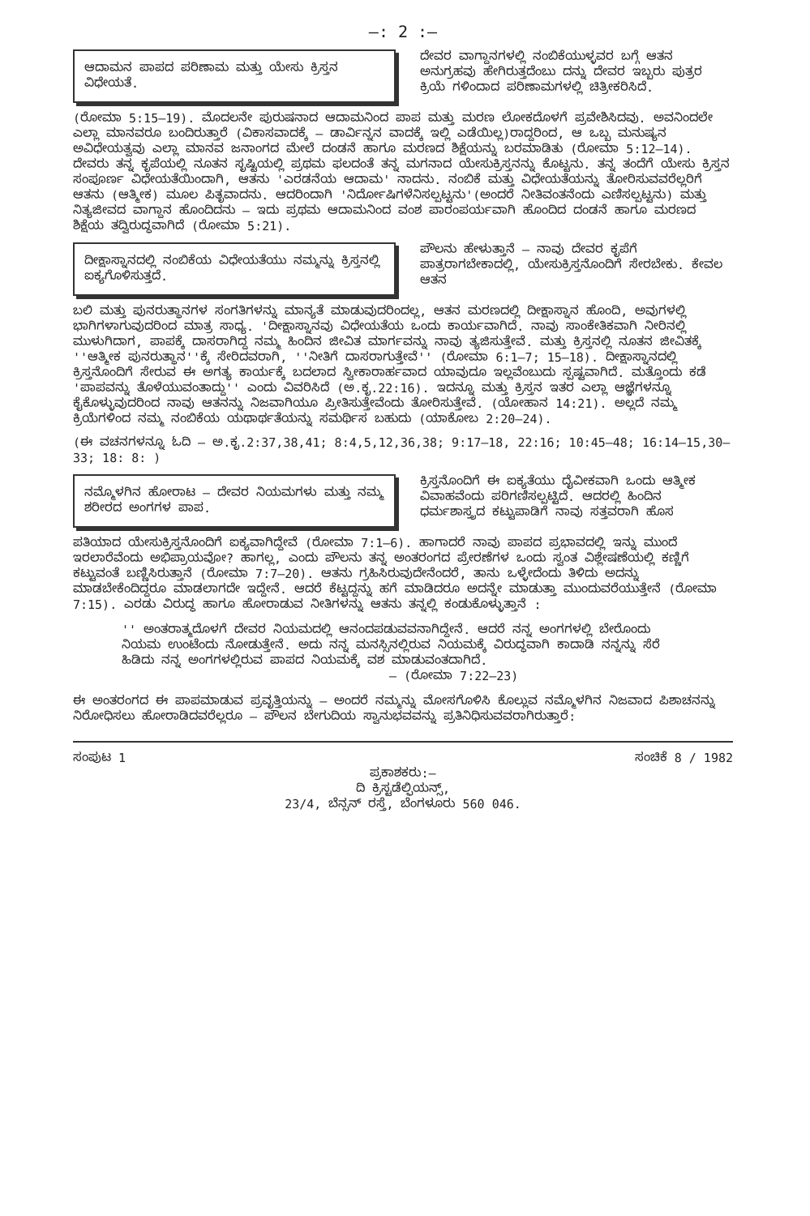—: 2 :—
ಆದಾಮನ ಪಾಪದ ಪರಿಣಾಮ ಮತ್ತು ಯೇಸು ಕ್ರಿಸ್ತನ ವಿಧೇಯತೆ.
ದೇವರ ವಾಗ್ದಾನಗಳಲ್ಲಿ ನಂಬಿಕೆಯುಳ್ಳವರ ಬಗ್ಗೆ ಆತನ ಅನುಗ್ರಹವು ಹೇಗಿರುತ್ತದೆಂಬು ದನ್ನು ದೇವರ ಇಬ್ಬರು ಪುತ್ರರ ಕ್ರಿಯೆ ಗಳಿಂದಾದ ಪರಿಣಾಮಗಳಲ್ಲಿ ಚಿತ್ರೀಕರಿಸಿದೆ.
(ರೋಮಾ 5:15—19). ಮೊದಲನೇ ಪುರುಷನಾದ ಆದಾಮನಿಂದ ಪಾಪ ಮತ್ತು ಮರಣ ಲೋಕದೊಳಗೆ ಪ್ರವೇಶಿಸಿದವು. ಅವನಿಂದಲೇ ಎಲ್ಲಾ ಮಾನವರೂ ಬಂದಿರುತ್ತಾರೆ (ವಿಕಾಸವಾದಕ್ಕೆ — ಡಾರ್ವಿನ್ನನ ವಾದಕ್ಕೆ ಇಲ್ಲಿ ಎಡೆಯಿಲ್ಲ)ರಾದ್ದರಿಂದ, ಆ ಒಬ್ಬ ಮನುಷ್ಯನ ಅವಿಧೇಯತ್ವವು ಎಲ್ಲಾ ಮಾನವ ಜನಾಂಗದ ಮೇಲೆ ದಂಡನೆ ಹಾಗೂ ಮರಣದ ಶಿಕ್ಷೆಯನ್ನು ಬರಮಾಡಿತು (ರೋಮಾ 5:12—14). ದೇವರು ತನ್ನ ಕೃಪೆಯಲ್ಲಿ ನೂತನ ಸೃಷ್ಟಿಯಲ್ಲಿ ಪ್ರಥಮ ಫಲದಂತೆ ತನ್ನ ಮಗನಾದ ಯೇಸುಕ್ರಿಸ್ತನನ್ನು ಕೊಟ್ಟನು. ತನ್ನ ತಂದೆಗೆ ಯೇಸು ಕ್ರಿಸ್ತನ ಸಂಪೂರ್ಣ ವಿಧೇಯತೆಯಿಂದಾಗಿ, ಆತನು 'ಎರಡನೆಯ ಆದಾಮ' ನಾದನು. ನಂಬಿಕೆ ಮತ್ತು ವಿಧೇಯತೆಯನ್ನು ತೋರಿಸುವವರೆಲ್ಲರಿಗೆ ಆತನು (ಆತ್ಮೀಕ) ಮೂಲ ಪಿತೃವಾದನು. ಆದರಿಂದಾಗಿ 'ನಿರ್ದೋಷಿಗಳೆನಿಸಲ್ಪಟ್ಟನು'(ಅಂದರೆ ನೀತಿವಂತನೆಂದು ಎಣಿಸಲ್ಪಟ್ಟನು) ಮತ್ತು ನಿತ್ಯಜೀವದ ವಾಗ್ದಾನ ಹೊಂದಿದನು — ಇದು ಪ್ರಥಮ ಆದಾಮನಿಂದ ವಂಶ ಪಾರಂಪರ್ಯವಾಗಿ ಹೊಂದಿದ ದಂಡನೆ ಹಾಗೂ ಮರಣದ ಶಿಕ್ಷೆಯ ತದ್ವಿರುದ್ಧವಾಗಿದೆ (ರೋಮಾ 5:21).
ದೀಕ್ಷಾಸ್ನಾನದಲ್ಲಿ ನಂಬಿಕೆಯ ವಿಧೇಯತೆಯು ನಮ್ಮನ್ನು ಕ್ರಿಸ್ತನಲ್ಲಿ ಐಕ್ಯಗೊಳಿಸುತ್ತದೆ.
ಪೌಲನು ಹೇಳುತ್ತಾನೆ — ನಾವು ದೇವರ ಕೃಪೆಗೆ ಪಾತ್ರರಾಗಬೇಕಾದಲ್ಲಿ, ಯೇಸುಕ್ರಿಸ್ತನೊಂದಿಗೆ ಸೇರಬೇಕು. ಕೇವಲ ಆತನ
ಬಲಿ ಮತ್ತು ಪುನರುತ್ಥಾನಗಳ ಸಂಗತಿಗಳನ್ನು ಮಾನ್ಯತೆ ಮಾಡುವುದರಿಂದಲ್ಲ, ಆತನ ಮರಣದಲ್ಲಿ ದೀಕ್ಷಾಸ್ನಾನ ಹೊಂದಿ, ಅವುಗಳಲ್ಲಿ ಭಾಗಿಗಳಾಗುವುದರಿಂದ ಮಾತ್ರ ಸಾಧ್ಯ. 'ದೀಕ್ಷಾಸ್ನಾನವು ವಿಧೇಯತೆಯ ಒಂದು ಕಾರ್ಯವಾಗಿದೆ. ನಾವು ಸಾಂಕೇತಿಕವಾಗಿ ನೀರಿನಲ್ಲಿ ಮುಳುಗಿದಾಗ, ಪಾಪಕ್ಕೆ ದಾಸರಾಗಿದ್ದ ನಮ್ಮ ಹಿಂದಿನ ಜೀವಿತ ಮಾರ್ಗವನ್ನು ನಾವು ತ್ಯಜಿಸುತ್ತೇವೆ. ಮತ್ತು ಕ್ರಿಸ್ತನಲ್ಲಿ ನೂತನ ಜೀವಿತಕ್ಕೆ ''ಆತ್ಮೀಕ ಪುನರುತ್ಥಾನ''ಕ್ಕೆ ಸೇರಿದವರಾಗಿ, ''ನೀತಿಗೆ ದಾಸರಾಗುತ್ತೇವೆ'' (ರೋಮಾ 6:1—7; 15—18). ದೀಕ್ಷಾಸ್ನಾನದಲ್ಲಿ ಕ್ರಿಸ್ತನೊಂದಿಗೆ ಸೇರುವ ಈ ಅಗತ್ಯ ಕಾರ್ಯಕ್ಕೆ ಬದಲಾದ ಸ್ವೀಕಾರಾರ್ಹವಾದ ಯಾವುದೂ ಇಲ್ಲವೆಂಬುದು ಸ್ಪಷ್ಟವಾಗಿದೆ. ಮತ್ತೊಂದು ಕಡೆ 'ಪಾಪವನ್ನು ತೊಳೆಯುವಂತಾದ್ದು'' ಎಂದು ವಿವರಿಸಿದೆ (ಅ.ಕೃ.22:16). ಇದನ್ನೂ ಮತ್ತು ಕ್ರಿಸ್ತನ ಇತರ ಎಲ್ಲಾ ಆಜ್ಞೆಗಳನ್ನೂ ಕೈಕೊಳ್ಳುವುದರಿಂದ ನಾವು ಆತನನ್ನು ನಿಜವಾಗಿಯೂ ಪ್ರೀತಿಸುತ್ತೇವೆಂದು ತೋರಿಸುತ್ತೇವೆ. (ಯೋಹಾನ 14:21). ಅಲ್ಲದೆ ನಮ್ಮ ಕ್ರಿಯೆಗಳಿಂದ ನಮ್ಮ ನಂಬಿಕೆಯ ಯಥಾರ್ಥತೆಯನ್ನು ಸಮರ್ಥಿಸ ಬಹುದು (ಯಾಕೋಬ 2:20—24).
(ಈ ವಚನಗಳನ್ನೂ ಓದಿ — ಅ.ಕೃ.2:37,38,41; 8:4,5,12,36,38; 9:17—18, 22:16; 10:45—48; 16:14—15,30—33; 18: 8: )
ನಮ್ಮೊಳಗಿನ ಹೋರಾಟ — ದೇವರ ನಿಯಮಗಳು ಮತ್ತು ನಮ್ಮ ಶರೀರದ ಅಂಗಗಳ ಪಾಪ.
ಕ್ರಿಸ್ತನೊಂದಿಗೆ ಈ ಐಕ್ಯತೆಯು ದೈವೀಕವಾಗಿ ಒಂದು ಆತ್ಮೀಕ ವಿವಾಹವೆಂದು ಪರಿಗಣಿಸಲ್ಪಟ್ಟಿದೆ. ಆದರಲ್ಲಿ ಹಿಂದಿನ ಧರ್ಮಶಾಸ್ತ್ರದ ಕಟ್ಟುಪಾಡಿಗೆ ನಾವು ಸತ್ತವರಾಗಿ ಹೊಸ
ಪತಿಯಾದ ಯೇಸುಕ್ರಿಸ್ತನೊಂದಿಗೆ ಐಕ್ಯವಾಗಿದ್ದೇವೆ (ರೋಮಾ 7:1—6). ಹಾಗಾದರೆ ನಾವು ಪಾಪದ ಪ್ರಭಾವದಲ್ಲಿ ಇನ್ನು ಮುಂದೆ ಇರಲಾರೆವೆಂದು ಅಭಿಪ್ರಾಯವೋ? ಹಾಗಲ್ಲ, ಎಂದು ಪೌಲನು ತನ್ನ ಅಂತರಂಗದ ಪ್ರೇರಣೆಗಳ ಒಂದು ಸ್ವಂತ ವಿಶ್ಲೇಷಣೆಯಲ್ಲಿ ಕಣ್ಣಿಗೆ ಕಟ್ಟುವಂತೆ ಬಣ್ಣಿಸಿರುತ್ತಾನೆ (ರೋಮಾ 7:7—20). ಆತನು ಗ್ರಹಿಸಿರುವುದೇನೆಂದರೆ, ತಾನು ಒಳ್ಳೇದೆಂದು ತಿಳಿದು ಅದನ್ನು ಮಾಡಬೇಕೆಂದಿದ್ದರೂ ಮಾಡಲಾಗದೇ ಇದ್ದೇನೆ. ಆದರೆ ಕೆಟ್ಟದ್ದನ್ನು ಹಗೆ ಮಾಡಿದರೂ ಅದನ್ನೇ ಮಾಡುತ್ತಾ ಮುಂದುವರೆಯುತ್ತೇನೆ (ರೋಮಾ 7:15). ಎರಡು ವಿರುದ್ಧ ಹಾಗೂ ಹೋರಾಡುವ ನೀತಿಗಳನ್ನು ಆತನು ತನ್ನಲ್ಲಿ ಕಂಡುಕೊಳ್ಳುತ್ತಾನೆ :
'' ಅಂತರಾತ್ಮದೊಳಗೆ ದೇವರ ನಿಯಮದಲ್ಲಿ ಆನಂದಪಡುವವನಾಗಿದ್ದೇನೆ. ಆದರೆ ನನ್ನ ಅಂಗಗಳಲ್ಲಿ ಬೇರೊಂದು ನಿಯಮ ಉಂಟೆಂದು ನೋಡುತ್ತೇನೆ. ಅದು ನನ್ನ ಮನಸ್ಸಿನಲ್ಲಿರುವ ನಿಯಮಕ್ಕೆ ವಿರುದ್ಧವಾಗಿ ಕಾದಾಡಿ ನನ್ನನ್ನು ಸೆರೆ ಹಿಡಿದು ನನ್ನ ಅಂಗಗಳಲ್ಲಿರುವ ಪಾಪದ ನಿಯಮಕ್ಕೆ ವಶ ಮಾಡುವಂತದಾಗಿದೆ.
— (ರೋಮಾ 7:22—23)
ಈ ಅಂತರಂಗದ ಈ ಪಾಪಮಾಡುವ ಪ್ರವೃತ್ತಿಯನ್ನು — ಅಂದರೆ ನಮ್ಮನ್ನು ಮೋಸಗೊಳಿಸಿ ಕೊಲ್ಲುವ ನಮ್ಮೊಳಗಿನ ನಿಜವಾದ ಪಿಶಾಚನನ್ನು ನಿರೋಧಿಸಲು ಹೋರಾಡಿದವರೆಲ್ಲರೂ — ಪೌಲನ ಬೇಗುದಿಯ ಸ್ವಾನುಭವವನ್ನು ಪ್ರತಿನಿಧಿಸುವವರಾಗಿರುತ್ತಾರೆ:
ಸಂಪುಟ 1 ಸಂಚಿಕೆ 8 / 1982
ಪ್ರಕಾಶಕರು:—
ದಿ ಕ್ರಿಸ್ಟಡೆಲ್ಫಿಯನ್ಸ್,
23/4, ಬೆನ್ಸನ್ ರಸ್ತೆ, ಬೆಂಗಳೂರು 560 046.